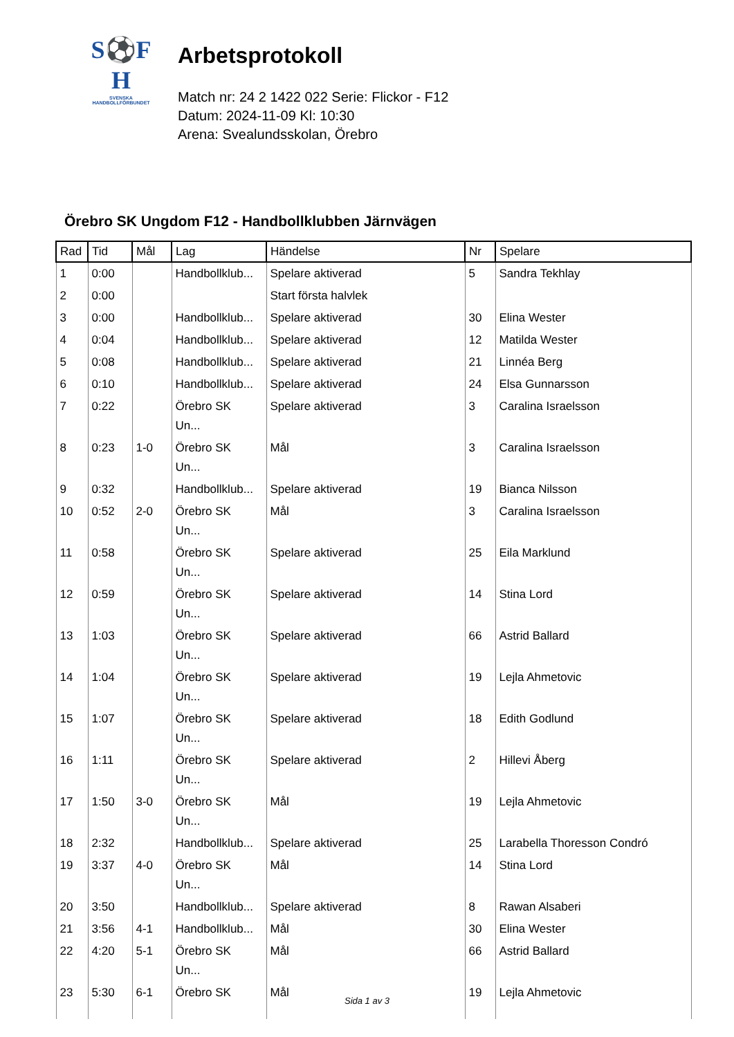S⚽F
H
SVENSKA
HANDBOLLFÖRBUNDET
Arbetsprotokoll
Match nr: 24 2 1422 022 Serie: Flickor - F12
Datum: 2024-11-09 Kl: 10:30
Arena: Svealundsskolan, Örebro
Örebro SK Ungdom F12 - Handbollklubben Järnvägen
| Rad | Tid | Mål | Lag | Händelse | Nr | Spelare |
| --- | --- | --- | --- | --- | --- | --- |
| 1 | 0:00 | | Handbollklub... | Spelare aktiverad | 5 | Sandra Tekhlay |
| 2 | 0:00 | | | Start första halvlek | | |
| 3 | 0:00 | | Handbollklub... | Spelare aktiverad | 30 | Elina Wester |
| 4 | 0:04 | | Handbollklub... | Spelare aktiverad | 12 | Matilda Wester |
| 5 | 0:08 | | Handbollklub... | Spelare aktiverad | 21 | Linnéa Berg |
| 6 | 0:10 | | Handbollklub... | Spelare aktiverad | 24 | Elsa Gunnarsson |
| 7 | 0:22 | | Örebro SK Un... | Spelare aktiverad | 3 | Caralina Israelsson |
| 8 | 0:23 | 1-0 | Örebro SK Un... | Mål | 3 | Caralina Israelsson |
| 9 | 0:32 | | Handbollklub... | Spelare aktiverad | 19 | Bianca Nilsson |
| 10 | 0:52 | 2-0 | Örebro SK Un... | Mål | 3 | Caralina Israelsson |
| 11 | 0:58 | | Örebro SK Un... | Spelare aktiverad | 25 | Eila Marklund |
| 12 | 0:59 | | Örebro SK Un... | Spelare aktiverad | 14 | Stina Lord |
| 13 | 1:03 | | Örebro SK Un... | Spelare aktiverad | 66 | Astrid Ballard |
| 14 | 1:04 | | Örebro SK Un... | Spelare aktiverad | 19 | Lejla Ahmetovic |
| 15 | 1:07 | | Örebro SK Un... | Spelare aktiverad | 18 | Edith Godlund |
| 16 | 1:11 | | Örebro SK Un... | Spelare aktiverad | 2 | Hillevi Åberg |
| 17 | 1:50 | 3-0 | Örebro SK Un... | Mål | 19 | Lejla Ahmetovic |
| 18 | 2:32 | | Handbollklub... | Spelare aktiverad | 25 | Larabella Thoresson Condró |
| 19 | 3:37 | 4-0 | Örebro SK Un... | Mål | 14 | Stina Lord |
| 20 | 3:50 | | Handbollklub... | Spelare aktiverad | 8 | Rawan Alsaberi |
| 21 | 3:56 | 4-1 | Handbollklub... | Mål | 30 | Elina Wester |
| 22 | 4:20 | 5-1 | Örebro SK Un... | Mål | 66 | Astrid Ballard |
| 23 | 5:30 | 6-1 | Örebro SK | Mål | 19 | Lejla Ahmetovic |
Sida 1 av 3